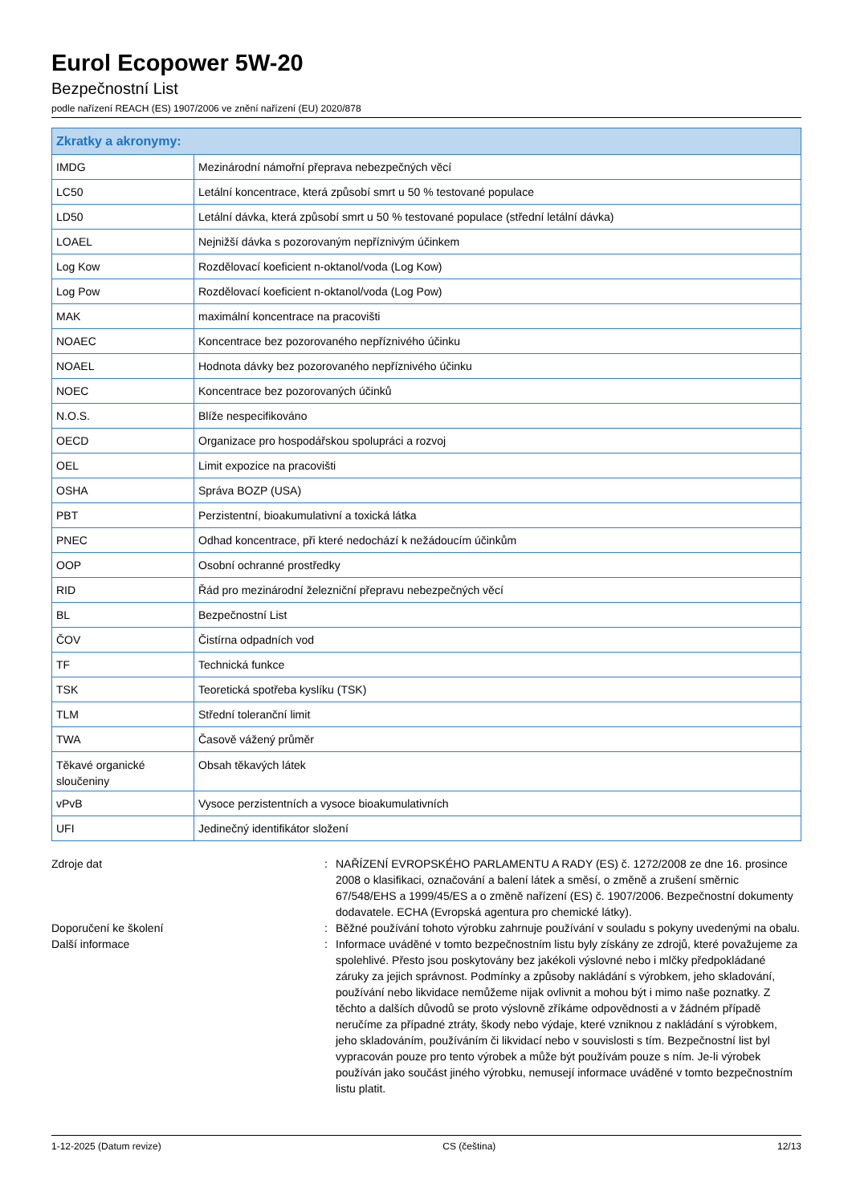Eurol Ecopower 5W-20
Bezpečnostní List
podle nařízení REACH (ES) 1907/2006 ve znění nařízení (EU) 2020/878
| Zkratky a akronymy: | |
| --- | --- |
| IMDG | Mezinárodní námořní přeprava nebezpečných věcí |
| LC50 | Letální koncentrace, která způsobí smrt u 50 % testované populace |
| LD50 | Letální dávka, která způsobí smrt u 50 % testované populace (střední letální dávka) |
| LOAEL | Nejnižší dávka s pozorovaným nepříznivým účinkem |
| Log Kow | Rozdělovací koeficient n-oktanol/voda (Log Kow) |
| Log Pow | Rozdělovací koeficient n-oktanol/voda (Log Pow) |
| MAK | maximální koncentrace na pracovišti |
| NOAEC | Koncentrace bez pozorovaného nepříznivého účinku |
| NOAEL | Hodnota dávky bez pozorovaného nepříznivého účinku |
| NOEC | Koncentrace bez pozorovaných účinků |
| N.O.S. | Blíže nespecifikováno |
| OECD | Organizace pro hospodářskou spolupráci a rozvoj |
| OEL | Limit expozice na pracovišti |
| OSHA | Správa BOZP (USA) |
| PBT | Perzistentní, bioakumulativní a toxická látka |
| PNEC | Odhad koncentrace, při které nedochází k nežádoucím účinkům |
| OOP | Osobní ochranné prostředky |
| RID | Řád pro mezinárodní železniční přepravu nebezpečných věcí |
| BL | Bezpečnostní List |
| ČOV | Čistírna odpadních vod |
| TF | Technická funkce |
| TSK | Teoretická spotřeba kyslíku (TSK) |
| TLM | Střední toleranční limit |
| TWA | Časově vážený průměr |
| Těkavé organické sloučeniny | Obsah těkavých látek |
| vPvB | Vysoce perzistentních a vysoce bioakumulativních |
| UFI | Jedinečný identifikátor složení |
Zdroje dat
:
NAŘÍZENÍ EVROPSKÉHO PARLAMENTU A RADY (ES) č. 1272/2008 ze dne 16. prosince 2008 o klasifikaci, označování a balení látek a směsí, o změně a zrušení směrnic 67/548/EHS a 1999/45/ES a o změně nařízení (ES) č. 1907/2006. Bezpečnostní dokumenty dodavatele. ECHA (Evropská agentura pro chemické látky).
Doporučení ke školení
:
Běžné používání tohoto výrobku zahrnuje používání v souladu s pokyny uvedenými na obalu.
Další informace
:
Informace uváděné v tomto bezpečnostním listu byly získány ze zdrojů, které považujeme za spolehlivé. Přesto jsou poskytovány bez jakékoli výslovné nebo i mlčky předpokládané záruky za jejich správnost. Podmínky a způsoby nakládání s výrobkem, jeho skladování, používání nebo likvidace nemůžeme nijak ovlivnit a mohou být i mimo naše poznatky. Z těchto a dalších důvodů se proto výslovně zříkáme odpovědnosti a v žádném případě neručíme za případné ztráty, škody nebo výdaje, které vzniknou z nakládání s výrobkem, jeho skladováním, používáním či likvidací nebo v souvislosti s tím. Bezpečnostní list byl vypracován pouze pro tento výrobek a může být používám pouze s ním. Je-li výrobek používán jako součást jiného výrobku, nemusejí informace uváděné v tomto bezpečnostním listu platit.
1-12-2025 (Datum revize) CS (čeština) 12/13